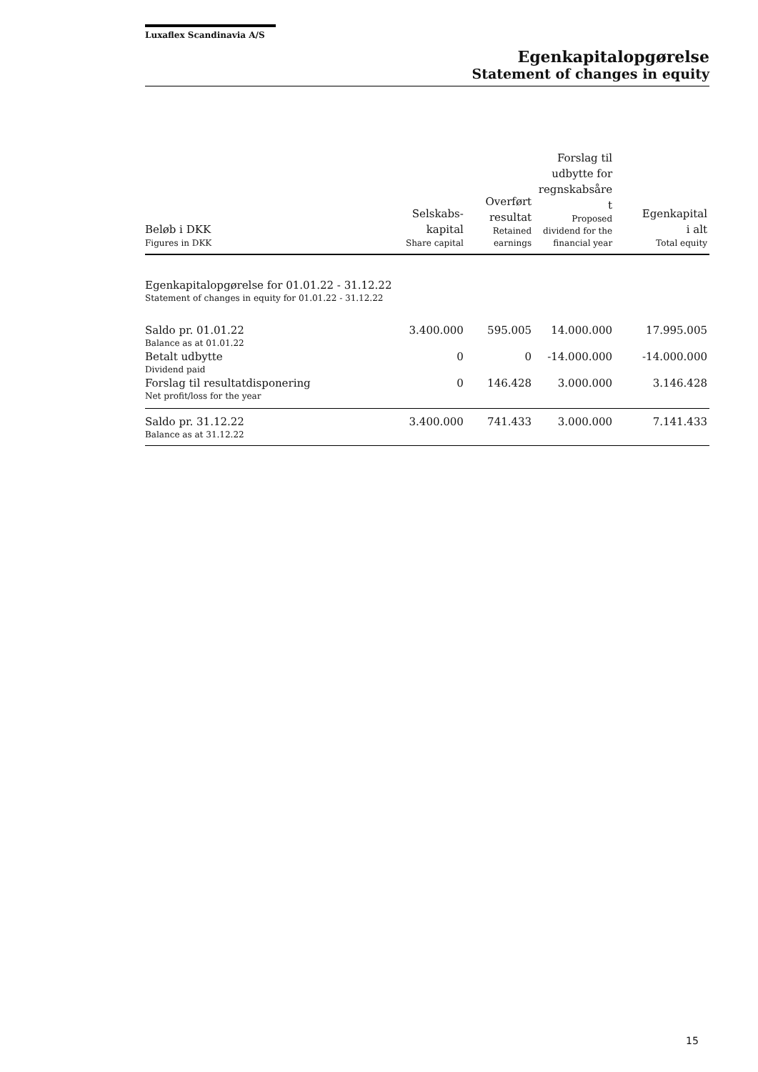Luxaflex Scandinavia A/S
Egenkapitalopgørelse
Statement of changes in equity
| Beløb i DKK Figures in DKK | Selskabs- kapital Share capital | Overført resultat Retained earnings | Forslag til udbytte for regnskabsåre t Proposed dividend for the financial year | Egenkapital i alt Total equity |
| --- | --- | --- | --- | --- |
| Egenkapitalopgørelse for 01.01.22 - 31.12.22 Statement of changes in equity for 01.01.22 - 31.12.22 | | | | |
| Saldo pr. 01.01.22 Balance as at 01.01.22 | 3.400.000 | 595.005 | 14.000.000 | 17.995.005 |
| Betalt udbytte Dividend paid | 0 | 0 | -14.000.000 | -14.000.000 |
| Forslag til resultatdisponering Net profit/loss for the year | 0 | 146.428 | 3.000.000 | 3.146.428 |
| Saldo pr. 31.12.22 Balance as at 31.12.22 | 3.400.000 | 741.433 | 3.000.000 | 7.141.433 |
15